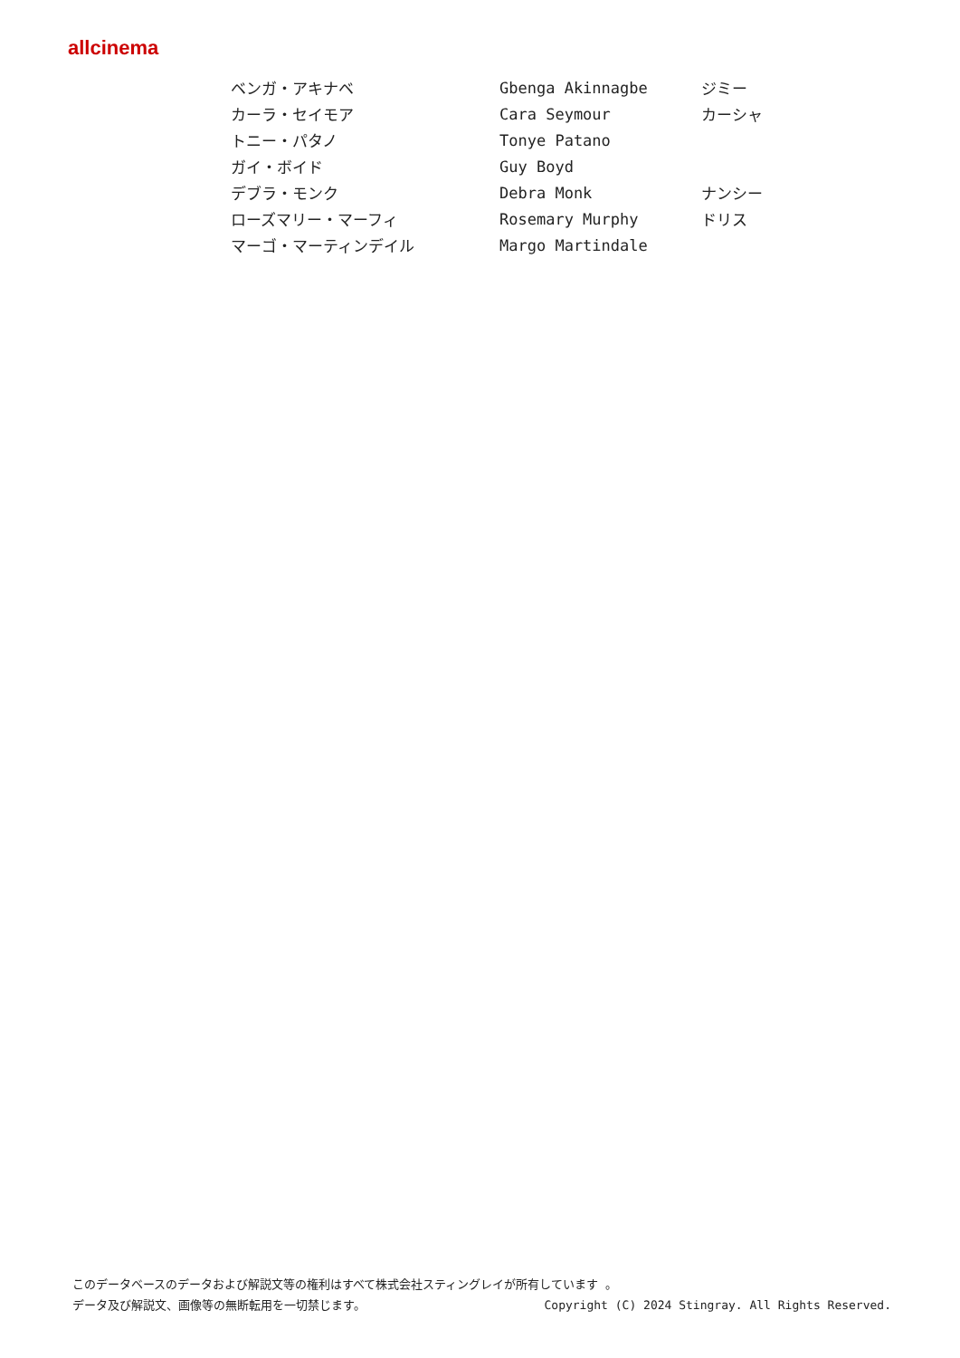allcinema
| ベンガ・アキナベ | Gbenga Akinnagbe | ジミー |
| カーラ・セイモア | Cara Seymour | カーシャ |
| トニー・パタノ | Tonye Patano | |
| ガイ・ボイド | Guy Boyd | |
| デブラ・モンク | Debra Monk | ナンシー |
| ローズマリー・マーフィ | Rosemary Murphy | ドリス |
| マーゴ・マーティンデイル | Margo Martindale | |
このデータベースのデータおよび解説文等の権利はすべて株式会社スティングレイが所有しています 。
Copyright (C) 2024 Stingray. All Rights Reserved. データ及び解説文、画像等の無断転用を一切禁じます。